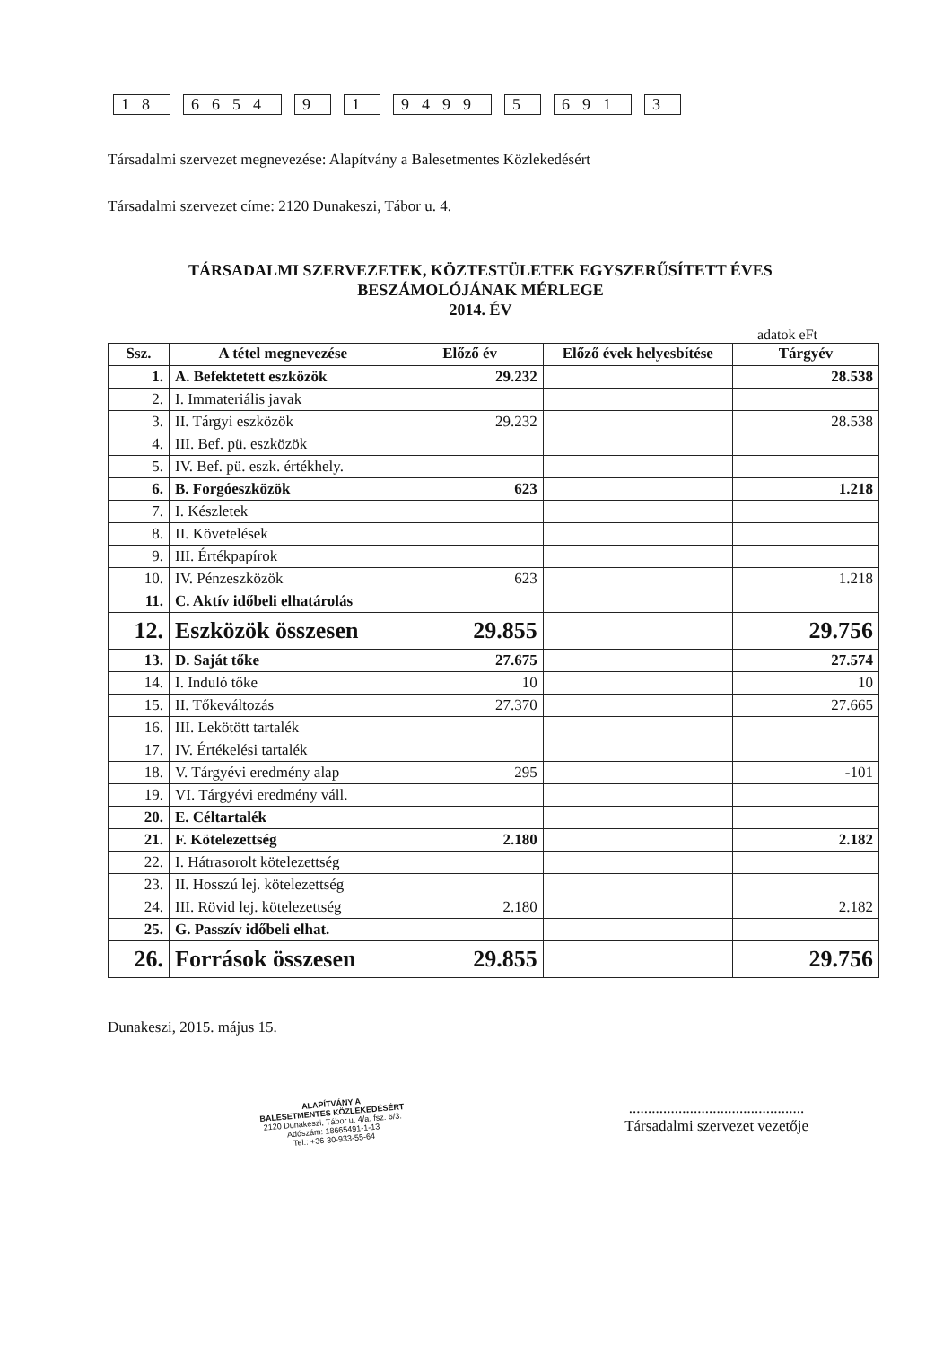18 6654 9 1 9499 5 691 3
Társadalmi szervezet megnevezése: Alapítvány a Balesetmentes Közlekedésért
Társadalmi szervezet címe: 2120 Dunakeszi, Tábor u. 4.
TÁRSADALMI SZERVEZETEK, KÖZTESTÜLETEK EGYSZERŰSÍTETT ÉVES
BESZÁMOLÓJÁNAK MÉRLEGE
2014. ÉV
adatok eFt
| Ssz. | A tétel megnevezése | Előző év | Előző évek helyesbítése | Tárgyév |
| --- | --- | --- | --- | --- |
| 1. | A. Befektetett eszközök | 29.232 | | 28.538 |
| 2. | I. Immateriális javak | | | |
| 3. | II. Tárgyi eszközök | 29.232 | | 28.538 |
| 4. | III. Bef. pü. eszközök | | | |
| 5. | IV. Bef. pü. eszk. értékhely. | | | |
| 6. | B. Forgóeszközök | 623 | | 1.218 |
| 7. | I. Készletek | | | |
| 8. | II. Követelések | | | |
| 9. | III. Értékpapírok | | | |
| 10. | IV. Pénzeszközök | 623 | | 1.218 |
| 11. | C. Aktív időbeli elhatárolás | | | |
| 12. | Eszközök összesen | 29.855 | | 29.756 |
| 13. | D. Saját tőke | 27.675 | | 27.574 |
| 14. | I. Induló tőke | 10 | | 10 |
| 15. | II. Tőkeváltozás | 27.370 | | 27.665 |
| 16. | III. Lekötött tartalék | | | |
| 17. | IV. Értékelési tartalék | | | |
| 18. | V. Tárgyévi eredmény alap | 295 | | -101 |
| 19. | VI. Tárgyévi eredmény váll. | | | |
| 20. | E. Céltartalék | | | |
| 21. | F. Kötelezettség | 2.180 | | 2.182 |
| 22. | I. Hátrasorolt kötelezettség | | | |
| 23. | II. Hosszú lej. kötelezettség | | | |
| 24. | III. Rövid lej. kötelezettség | 2.180 | | 2.182 |
| 25. | G. Passzív időbeli elhat. | | | |
| 26. | Források összesen | 29.855 | | 29.756 |
Dunakeszi, 2015. május 15.
ALAPÍTVÁNY A
BALESETMENTES KÖZLEKEDÉSÉRT
2120 Dunakeszi, Tábor u. 4/a. fsz. 6/3.
Adószám: 18665491-1-13
Tel.: +36-30-933-55-64
..............................................
Társadalmi szervezet vezetője